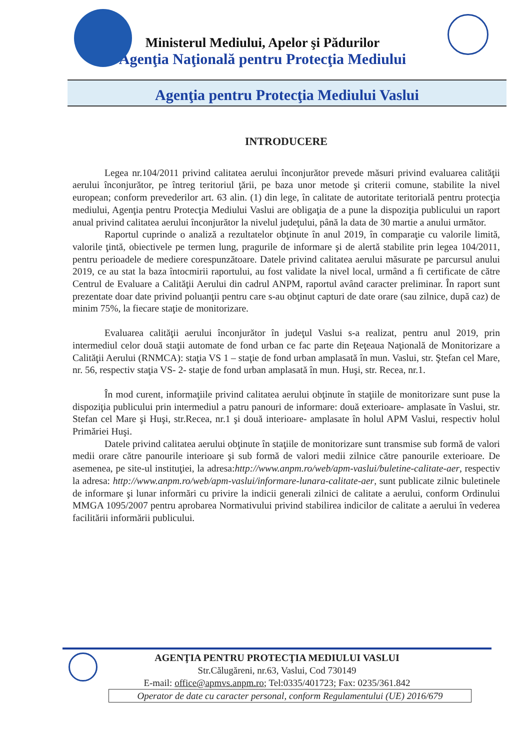Ministerul Mediului, Apelor şi Pădurilor
Agenţia Naţională pentru Protecţia Mediului
Agenţia pentru Protecţia Mediului Vaslui
INTRODUCERE
Legea nr.104/2011 privind calitatea aerului înconjurător prevede măsuri privind evaluarea calităţii aerului înconjurător, pe întreg teritoriul ţării, pe baza unor metode şi criterii comune, stabilite la nivel european; conform prevederilor art. 63 alin. (1) din lege, în calitate de autoritate teritorială pentru protecţia mediului, Agenţia pentru Protecţia Mediului Vaslui are obligaţia de a pune la dispoziţia publicului un raport anual privind calitatea aerului înconjurător la nivelul judeţului, până la data de 30 martie a anului următor.
Raportul cuprinde o analiză a rezultatelor obţinute în anul 2019, în comparaţie cu valorile limită, valorile ţintă, obiectivele pe termen lung, pragurile de informare şi de alertă stabilite prin legea 104/2011, pentru perioadele de mediere corespunzătoare. Datele privind calitatea aerului măsurate pe parcursul anului 2019, ce au stat la baza întocmirii raportului, au fost validate la nivel local, urmând a fi certificate de către Centrul de Evaluare a Calităţii Aerului din cadrul ANPM, raportul având caracter preliminar. În raport sunt prezentate doar date privind poluanţii pentru care s-au obţinut capturi de date orare (sau zilnice, după caz) de minim 75%, la fiecare staţie de monitorizare.
Evaluarea calităţii aerului înconjurător în judeţul Vaslui s-a realizat, pentru anul 2019, prin intermediul celor două staţii automate de fond urban ce fac parte din Reţeaua Naţională de Monitorizare a Calităţii Aerului (RNMCA): staţia VS 1 – staţie de fond urban amplasată în mun. Vaslui, str. Ştefan cel Mare, nr. 56, respectiv staţia VS- 2- staţie de fond urban amplasată în mun. Huşi, str. Recea, nr.1.
În mod curent, informaţiile privind calitatea aerului obţinute în staţiile de monitorizare sunt puse la dispoziţia publicului prin intermediul a patru panouri de informare: două exterioare- amplasate în Vaslui, str. Stefan cel Mare şi Huşi, str.Recea, nr.1 şi două interioare- amplasate în holul APM Vaslui, respectiv holul Primăriei Huşi.
Datele privind calitatea aerului obţinute în staţiile de monitorizare sunt transmise sub formă de valori medii orare către panourile interioare şi sub formă de valori medii zilnice către panourile exterioare. De asemenea, pe site-ul instituţiei, la adresa:http://www.anpm.ro/web/apm-vaslui/buletine-calitate-aer, respectiv la adresa: http://www.anpm.ro/web/apm-vaslui/informare-lunara-calitate-aer, sunt publicate zilnic buletinele de informare şi lunar informări cu privire la indicii generali zilnici de calitate a aerului, conform Ordinului MMGA 1095/2007 pentru aprobarea Normativului privind stabilirea indicilor de calitate a aerului în vederea facilitării informării publicului.
AGENŢIA PENTRU PROTECŢIA MEDIULUI VASLUI
Str.Călugăreni, nr.63, Vaslui, Cod 730149
E-mail: office@apmvs.anpm.ro; Tel:0335/401723; Fax: 0235/361.842
Operator de date cu caracter personal, conform Regulamentului (UE) 2016/679